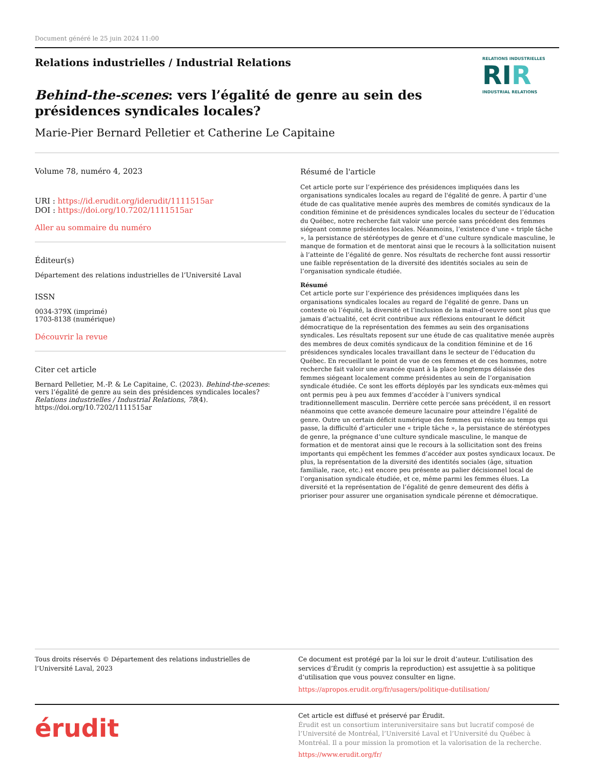Document généré le 25 juin 2024 11:00
Relations industrielles / Industrial Relations
Behind-the-scenes: vers l’égalité de genre au sein des
présidences syndicales locales?
Marie-Pier Bernard Pelletier et Catherine Le Capitaine
RELATIONS INDUSTRIELLES
RIR
INDUSTRIAL RELATIONS
Volume 78, numéro 4, 2023
URI : https://id.erudit.org/iderudit/1111515ar
DOI : https://doi.org/10.7202/1111515ar
Aller au sommaire du numéro
Éditeur(s)
Département des relations industrielles de l’Université Laval
ISSN
0034-379X (imprimé)
1703-8138 (numérique)
Découvrir la revue
Citer cet article
Bernard Pelletier, M.-P. & Le Capitaine, C. (2023). Behind-the-scenes: vers l’égalité de genre au sein des présidences syndicales locales? Relations industrielles / Industrial Relations, 78(4). https://doi.org/10.7202/1111515ar
Résumé de l'article
Cet article porte sur l’expérience des présidences impliquées dans les organisations syndicales locales au regard de l'égalité de genre. À partir d’une étude de cas qualitative menée auprès des membres de comités syndicaux de la condition féminine et de présidences syndicales locales du secteur de l’éducation du Québec, notre recherche fait valoir une percée sans précédent des femmes siégeant comme présidentes locales. Néanmoins, l’existence d’une « triple tâche », la persistance de stéréotypes de genre et d’une culture syndicale masculine, le manque de formation et de mentorat ainsi que le recours à la sollicitation nuisent à l’atteinte de l’égalité de genre. Nos résultats de recherche font aussi ressortir une faible représentation de la diversité des identités sociales au sein de l’organisation syndicale étudiée.
Résumé
Cet article porte sur l’expérience des présidences impliquées dans les organisations syndicales locales au regard de l'égalité de genre. Dans un contexte où l’équité, la diversité et l’inclusion de la main-d’oeuvre sont plus que jamais d’actualité, cet écrit contribue aux réflexions entourant le déficit démocratique de la représentation des femmes au sein des organisations syndicales. Les résultats reposent sur une étude de cas qualitative menée auprès des membres de deux comités syndicaux de la condition féminine et de 16 présidences syndicales locales travaillant dans le secteur de l’éducation du Québec. En recueillant le point de vue de ces femmes et de ces hommes, notre recherche fait valoir une avancée quant à la place longtemps délaissée des femmes siégeant localement comme présidentes au sein de l’organisation syndicale étudiée. Ce sont les efforts déployés par les syndicats eux-mêmes qui ont permis peu à peu aux femmes d’accéder à l’univers syndical traditionnellement masculin. Derrière cette percée sans précédent, il en ressort néanmoins que cette avancée demeure lacunaire pour atteindre l’égalité de genre. Outre un certain déficit numérique des femmes qui résiste au temps qui passe, la difficulté d’articuler une « triple tâche », la persistance de stéréotypes de genre, la prégnance d’une culture syndicale masculine, le manque de formation et de mentorat ainsi que le recours à la sollicitation sont des freins importants qui empêchent les femmes d’accéder aux postes syndicaux locaux. De plus, la représentation de la diversité des identités sociales (âge, situation familiale, race, etc.) est encore peu présente au palier décisionnel local de l’organisation syndicale étudiée, et ce, même parmi les femmes élues. La diversité et la représentation de l’égalité de genre demeurent des défis à prioriser pour assurer une organisation syndicale pérenne et démocratique.
Tous droits réservés © Département des relations industrielles de l’Université Laval, 2023
Ce document est protégé par la loi sur le droit d’auteur. L’utilisation des services d’Érudit (y compris la reproduction) est assujettie à sa politique d’utilisation que vous pouvez consulter en ligne.
https://apropos.erudit.org/fr/usagers/politique-dutilisation/
érudit
Cet article est diffusé et préservé par Érudit.
Érudit est un consortium interuniversitaire sans but lucratif composé de l’Université de Montréal, l’Université Laval et l’Université du Québec à Montréal. Il a pour mission la promotion et la valorisation de la recherche.
https://www.erudit.org/fr/